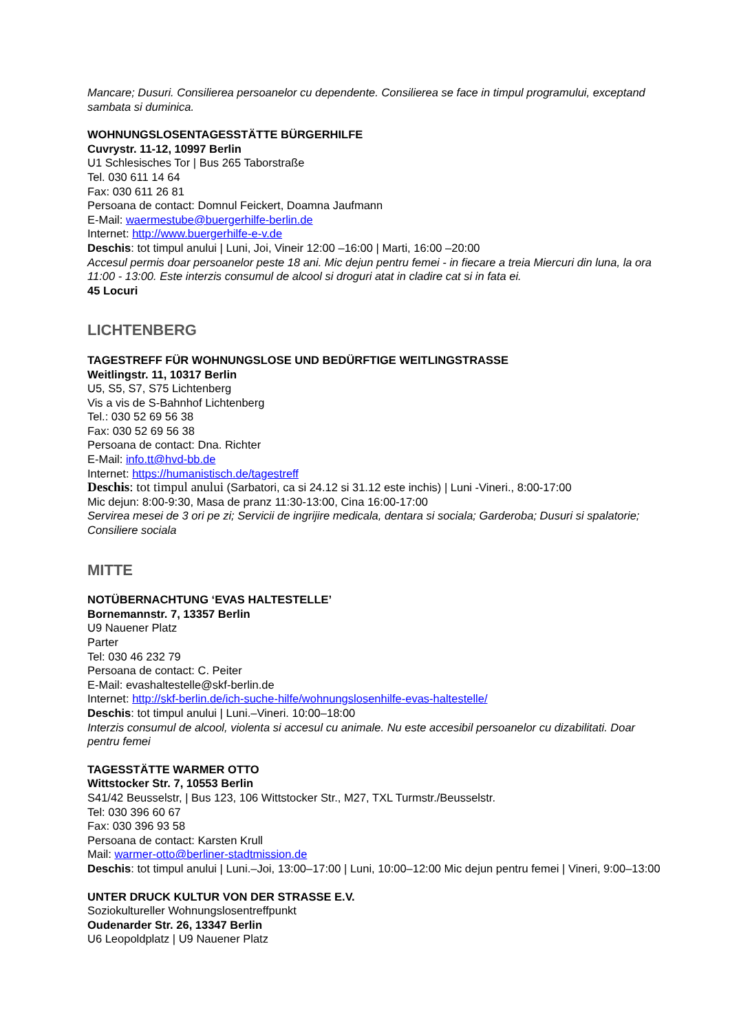Mancare; Dusuri. Consilierea persoanelor cu dependente. Consilierea se face in timpul programului, exceptand sambata si duminica.
WOHNUNGSLOSENTAGESSTÄTTE BÜRGERHILFE
Cuvrystr. 11-12, 10997 Berlin
U1 Schlesisches Tor | Bus 265 Taborstraße
Tel. 030 611 14 64
Fax: 030 611 26 81
Persoana de contact: Domnul Feickert, Doamna Jaufmann
E-Mail: waermestube@buergerhilfe-berlin.de
Internet: http://www.buergerhilfe-e-v.de
Deschis: tot timpul anului | Luni, Joi, Vineir 12:00 –16:00 | Marti, 16:00 –20:00
Accesul permis doar persoanelor peste 18 ani. Mic dejun pentru femei - in fiecare a treia Miercuri din luna, la ora 11:00 - 13:00. Este interzis consumul de alcool si droguri atat in cladire cat si in fata ei.
45 Locuri
LICHTENBERG
TAGESTREFF FÜR WOHNUNGSLOSE UND BEDÜRFTIGE WEITLINGSTRASSE
Weitlingstr. 11, 10317 Berlin
U5, S5, S7, S75 Lichtenberg
Vis a vis de S-Bahnhof Lichtenberg
Tel.: 030 52 69 56 38
Fax: 030 52 69 56 38
Persoana de contact: Dna. Richter
E-Mail: info.tt@hvd-bb.de
Internet: https://humanistisch.de/tagestreff
Deschis: tot timpul anului (Sarbatori, ca si 24.12 si 31.12 este inchis) | Luni -Vineri., 8:00-17:00
Mic dejun: 8:00-9:30, Masa de pranz 11:30-13:00, Cina 16:00-17:00
Servirea mesei de 3 ori pe zi; Servicii de ingrijire medicala, dentara si sociala; Garderoba; Dusuri si spalatorie; Consiliere sociala
MITTE
NOTÜBERNACHTUNG ‘EVAS HALTESTELLE’
Bornemannstr. 7, 13357 Berlin
U9 Nauener Platz
Parter
Tel: 030 46 232 79
Persoana de contact: C. Peiter
E-Mail: evashaltestelle@skf-berlin.de
Internet: http://skf-berlin.de/ich-suche-hilfe/wohnungslosenhilfe-evas-haltestelle/
Deschis: tot timpul anului | Luni.–Vineri. 10:00–18:00
Interzis consumul de alcool, violenta si accesul cu animale. Nu este accesibil persoanelor cu dizabilitati. Doar pentru femei
TAGESSTÄTTE WARMER OTTO
Wittstocker Str. 7, 10553 Berlin
S41/42 Beusselstr, | Bus 123, 106 Wittstocker Str., M27, TXL Turmstr./Beusselstr.
Tel: 030 396 60 67
Fax: 030 396 93 58
Persoana de contact: Karsten Krull
Mail: warmer-otto@berliner-stadtmission.de
Deschis: tot timpul anului | Luni.–Joi, 13:00–17:00 | Luni, 10:00–12:00 Mic dejun pentru femei | Vineri, 9:00–13:00
UNTER DRUCK KULTUR VON DER STRASSE E.V.
Soziokultureller Wohnungslosentreffpunkt
Oudenarder Str. 26, 13347 Berlin
U6 Leopoldplatz | U9 Nauener Platz